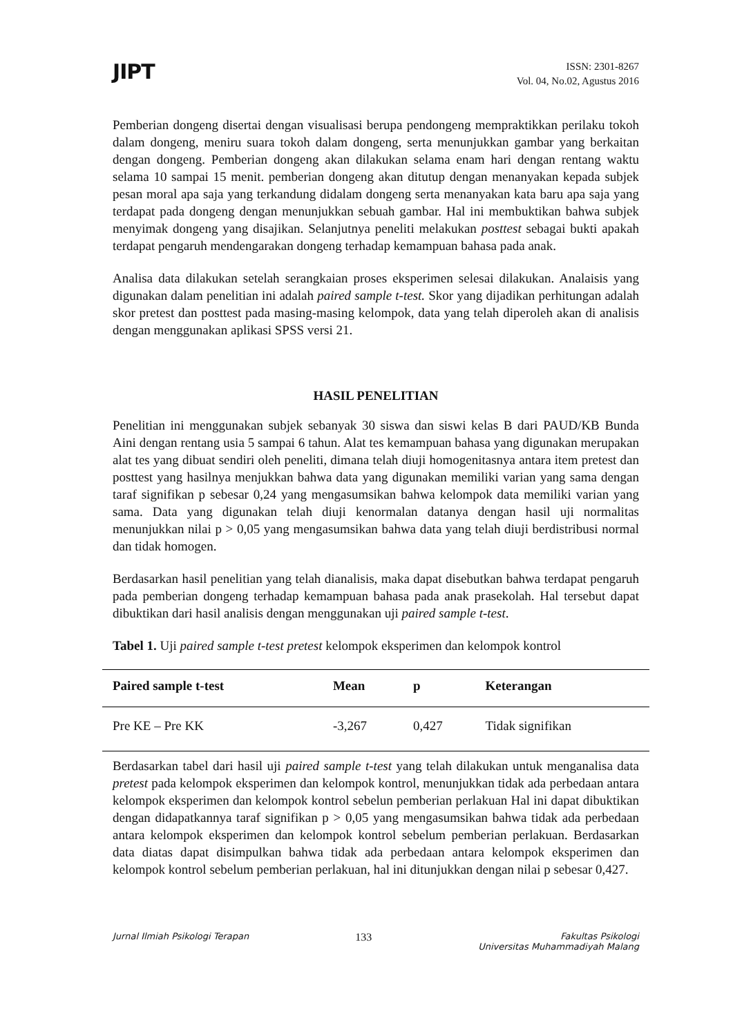JIPT
ISSN: 2301-8267
Vol. 04, No.02, Agustus 2016
Pemberian dongeng disertai dengan visualisasi berupa pendongeng mempraktikkan perilaku tokoh dalam dongeng, meniru suara tokoh dalam dongeng, serta menunjukkan gambar yang berkaitan dengan dongeng. Pemberian dongeng akan dilakukan selama enam hari dengan rentang waktu selama 10 sampai 15 menit. pemberian dongeng akan ditutup dengan menanyakan kepada subjek pesan moral apa saja yang terkandung didalam dongeng serta menanyakan kata baru apa saja yang terdapat pada dongeng dengan menunjukkan sebuah gambar. Hal ini membuktikan bahwa subjek menyimak dongeng yang disajikan. Selanjutnya peneliti melakukan posttest sebagai bukti apakah terdapat pengaruh mendengarakan dongeng terhadap kemampuan bahasa pada anak.
Analisa data dilakukan setelah serangkaian proses eksperimen selesai dilakukan. Analaisis yang digunakan dalam penelitian ini adalah paired sample t-test. Skor yang dijadikan perhitungan adalah skor pretest dan posttest pada masing-masing kelompok, data yang telah diperoleh akan di analisis dengan menggunakan aplikasi SPSS versi 21.
HASIL PENELITIAN
Penelitian ini menggunakan subjek sebanyak 30 siswa dan siswi kelas B dari PAUD/KB Bunda Aini dengan rentang usia 5 sampai 6 tahun. Alat tes kemampuan bahasa yang digunakan merupakan alat tes yang dibuat sendiri oleh peneliti, dimana telah diuji homogenitasnya antara item pretest dan posttest yang hasilnya menjukkan bahwa data yang digunakan memiliki varian yang sama dengan taraf signifikan p sebesar 0,24 yang mengasumsikan bahwa kelompok data memiliki varian yang sama. Data yang digunakan telah diuji kenormalan datanya dengan hasil uji normalitas menunjukkan nilai p > 0,05 yang mengasumsikan bahwa data yang telah diuji berdistribusi normal dan tidak homogen.
Berdasarkan hasil penelitian yang telah dianalisis, maka dapat disebutkan bahwa terdapat pengaruh pada pemberian dongeng terhadap kemampuan bahasa pada anak prasekolah. Hal tersebut dapat dibuktikan dari hasil analisis dengan menggunakan uji paired sample t-test.
Tabel 1. Uji paired sample t-test pretest kelompok eksperimen dan kelompok kontrol
| Paired sample t-test | Mean | p | Keterangan |
| --- | --- | --- | --- |
| Pre KE – Pre KK | -3,267 | 0,427 | Tidak signifikan |
Berdasarkan tabel dari hasil uji paired sample t-test yang telah dilakukan untuk menganalisa data pretest pada kelompok eksperimen dan kelompok kontrol, menunjukkan tidak ada perbedaan antara kelompok eksperimen dan kelompok kontrol sebelun pemberian perlakuan Hal ini dapat dibuktikan dengan didapatkannya taraf signifikan p > 0,05 yang mengasumsikan bahwa tidak ada perbedaan antara kelompok eksperimen dan kelompok kontrol sebelum pemberian perlakuan. Berdasarkan data diatas dapat disimpulkan bahwa tidak ada perbedaan antara kelompok eksperimen dan kelompok kontrol sebelum pemberian perlakuan, hal ini ditunjukkan dengan nilai p sebesar 0,427.
Jurnal Ilmiah Psikologi Terapan 133 Fakultas Psikologi
Universitas Muhammadiyah Malang